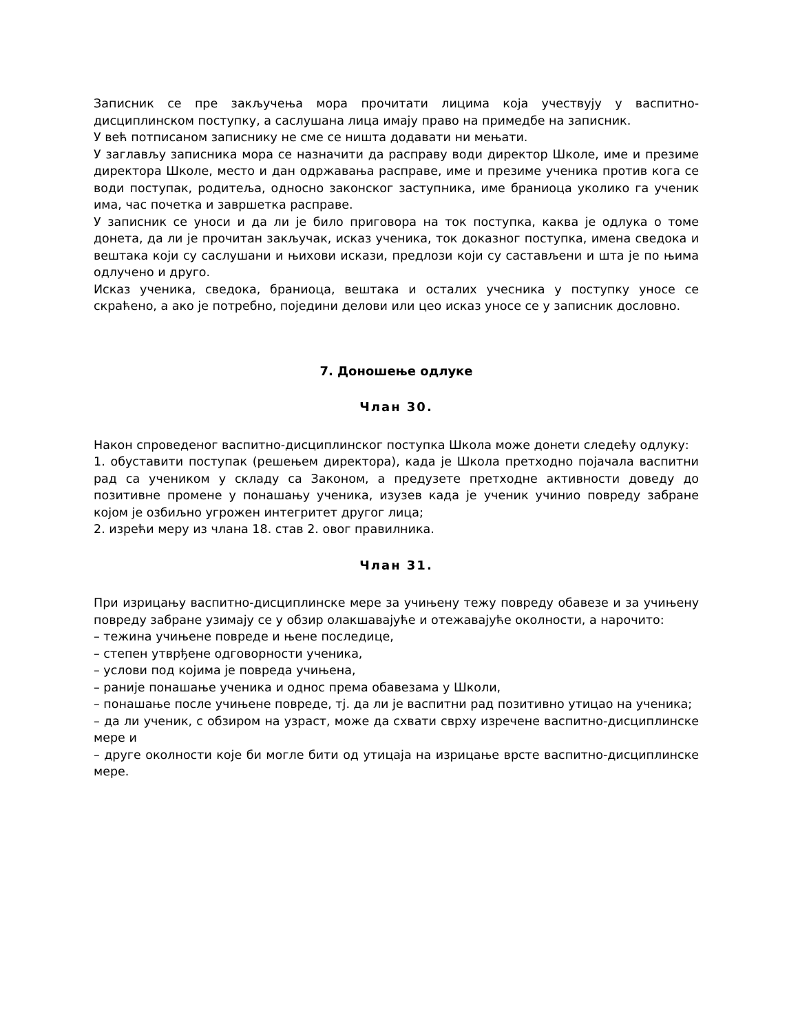Записник се пре закључења мора прочитати лицима која учествују у васпитно-дисциплинском поступку, а саслушана лица имају право на примедбе на записник.
У већ потписаном записнику не сме се ништа додавати ни мењати.
У заглављу записника мора се назначити да расправу води директор Школе, име и презиме директора Школе, место и дан одржавања расправе, име и презиме ученика против кога се води поступак, родитеља, односно законског заступника, име браниоца уколико га ученик има, час почетка и завршетка расправе.
У записник се уноси и да ли је било приговора на ток поступка, каква је одлука о томе донета, да ли је прочитан закључак, исказ ученика, ток доказног поступка, имена сведока и вештака који су саслушани и њихови искази, предлози који су састављени и шта је по њима одлучено и друго.
Исказ ученика, сведока, браниоца, вештака и осталих учесника у поступку уносе се скраћено, а ако је потребно, поједини делови или цео исказ уносе се у записник дословно.
7. Доношење одлуке
Члан 30.
Након спроведеног васпитно-дисциплинског поступка Школа може донети следећу одлуку:
1. обуставити поступак (решењем директора), када је Школа претходно појачала васпитни рад са учеником у складу са Законом, а предузете претходне активности доведу до позитивне промене у понашању ученика, изузев када је ученик учинио повреду забране којом је озбиљно угрожен интегритет другог лица;
2. изрећи меру из члана 18. став 2. овог правилника.
Члан 31.
При изрицању васпитно-дисциплинске мере за учињену тежу повреду обавезе и за учињену повреду забране узимају се у обзир олакшавајуће и отежавајуће околности, а нарочито:
– тежина учињене повреде и њене последице,
– степен утврђене одговорности ученика,
– услови под којима је повреда учињена,
– раније понашање ученика и однос према обавезама у Школи,
– понашање после учињене повреде, тј. да ли је васпитни рад позитивно утицао на ученика;
– да ли ученик, с обзиром на узраст, може да схвати сврху изречене васпитно-дисциплинске мере и
– друге околности које би могле бити од утицаја на изрицање врсте васпитно-дисциплинске мере.